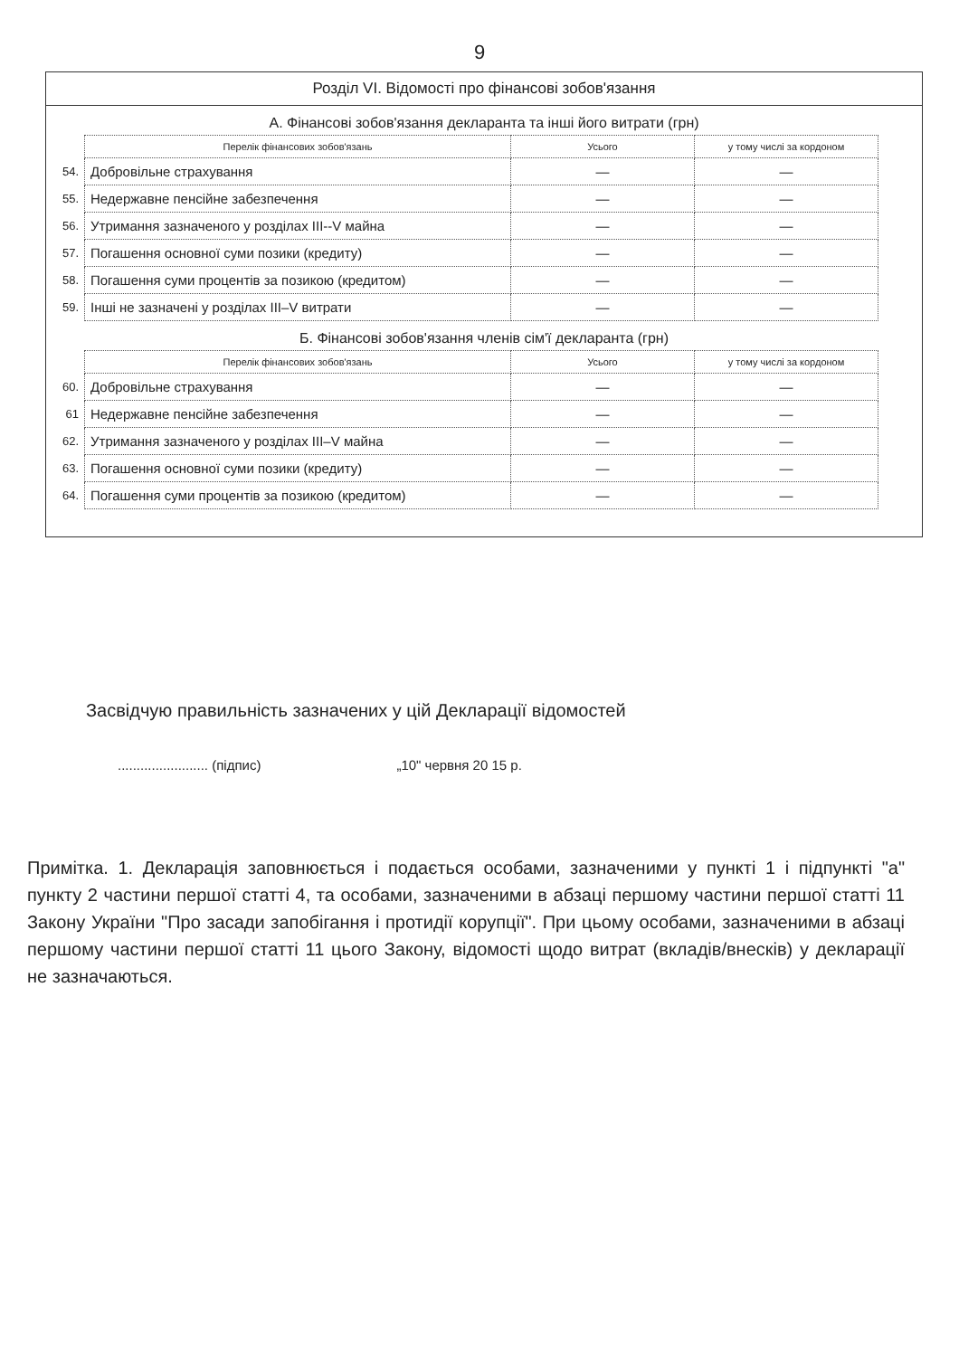9
Розділ VI. Відомості про фінансові зобов'язання
А. Фінансові зобов'язання декларанта та інші його витрати (грн)
| | Перелік фінансових зобов'язань | Усього | у тому числі за кордоном |
| 54. | Добровільне страхування | — | — |
| 55. | Недержавне пенсійне забезпечення | — | — |
| 56. | Утримання зазначеного у розділах III--V майна | — | — |
| 57. | Погашення основної суми позики (кредиту) | — | — |
| 58. | Погашення суми процентів за позикою (кредитом) | — | — |
| 59. | Інші не зазначені у розділах III–V витрати | — | — |
Б. Фінансові зобов'язання членів сім'ї декларанта (грн)
| | Перелік фінансових зобов'язань | Усього | у тому числі за кордоном |
| 60. | Добровільне страхування | — | — |
| 61 | Недержавне пенсійне забезпечення | — | — |
| 62. | Утримання зазначеного у розділах III–V майна | — | — |
| 63. | Погашення основної суми позики (кредиту) | — | — |
| 64. | Погашення суми процентів за позикою (кредитом) | — | — |
Засвідчую правильність зазначених у цій Декларації відомостей
........................ (підпис) „10" червня 20 15 р.
Примітка. 1. Декларація заповнюється і подається особами, зазначеними у пункті 1 і підпункті "а" пункту 2 частини першої статті 4, та особами, зазначеними в абзаці першому частини першої статті 11 Закону України "Про засади запобігання і протидії корупції". При цьому особами, зазначеними в абзаці першому частини першої статті 11 цього Закону, відомості щодо витрат (вкладів/внесків) у декларації не зазначаються.